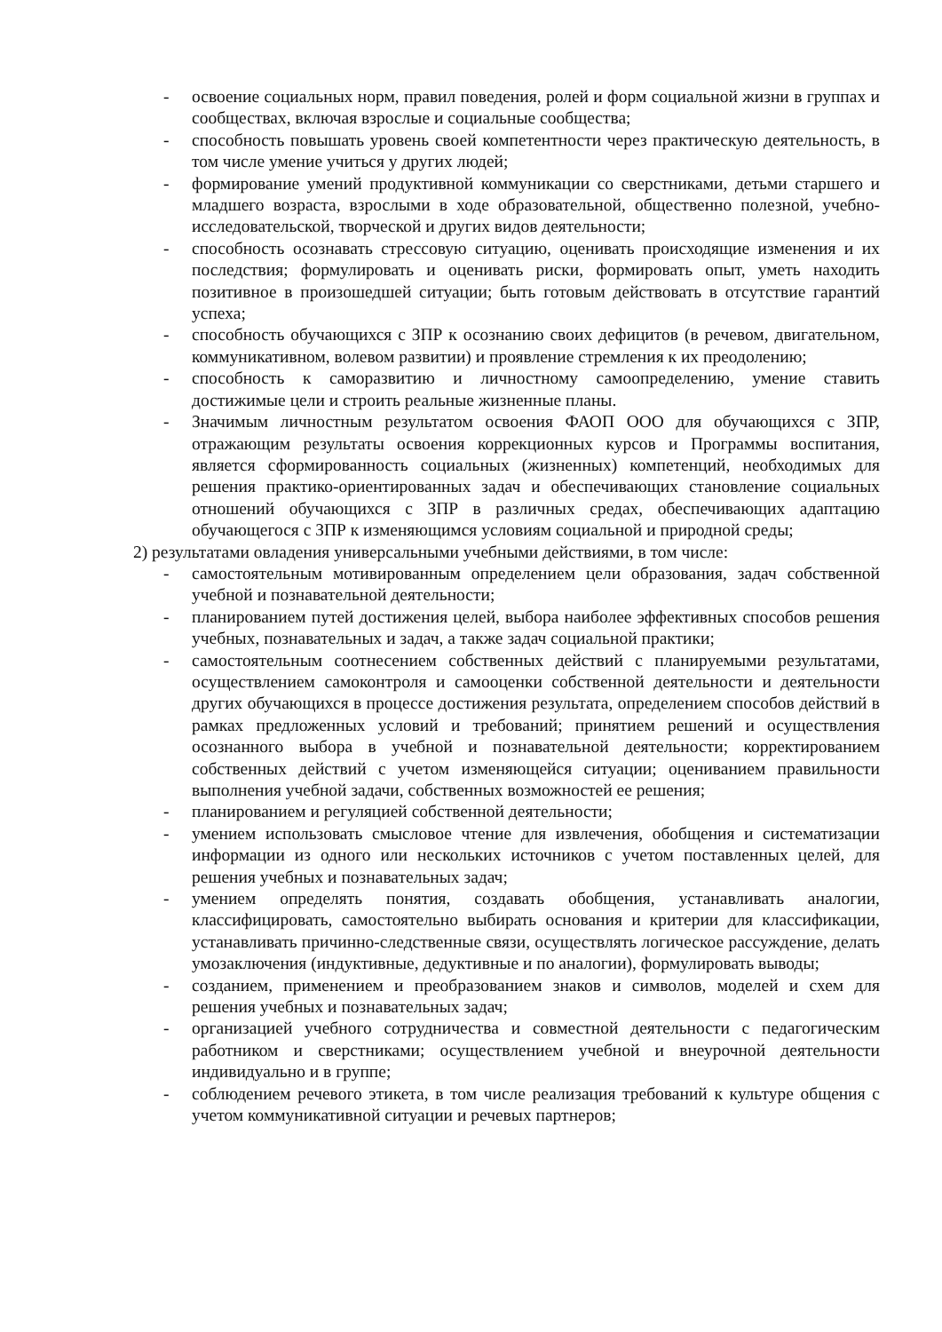- освоение социальных норм, правил поведения, ролей и форм социальной жизни в группах и сообществах, включая взрослые и социальные сообщества;
- способность повышать уровень своей компетентности через практическую деятельность, в том числе умение учиться у других людей;
- формирование умений продуктивной коммуникации со сверстниками, детьми старшего и младшего возраста, взрослыми в ходе образовательной, общественно полезной, учебно-исследовательской, творческой и других видов деятельности;
- способность осознавать стрессовую ситуацию, оценивать происходящие изменения и их последствия; формулировать и оценивать риски, формировать опыт, уметь находить позитивное в произошедшей ситуации; быть готовым действовать в отсутствие гарантий успеха;
- способность обучающихся с ЗПР к осознанию своих дефицитов (в речевом, двигательном, коммуникативном, волевом развитии) и проявление стремления к их преодолению;
- способность к саморазвитию и личностному самоопределению, умение ставить достижимые цели и строить реальные жизненные планы.
- Значимым личностным результатом освоения ФАОП ООО для обучающихся с ЗПР, отражающим результаты освоения коррекционных курсов и Программы воспитания, является сформированность социальных (жизненных) компетенций, необходимых для решения практико-ориентированных задач и обеспечивающих становление социальных отношений обучающихся с ЗПР в различных средах, обеспечивающих адаптацию обучающегося с ЗПР к изменяющимся условиям социальной и природной среды;
2) результатами овладения универсальными учебными действиями, в том числе:
- самостоятельным мотивированным определением цели образования, задач собственной учебной и познавательной деятельности;
- планированием путей достижения целей, выбора наиболее эффективных способов решения учебных, познавательных и задач, а также задач социальной практики;
- самостоятельным соотнесением собственных действий с планируемыми результатами, осуществлением самоконтроля и самооценки собственной деятельности и деятельности других обучающихся в процессе достижения результата, определением способов действий в рамках предложенных условий и требований; принятием решений и осуществления осознанного выбора в учебной и познавательной деятельности; корректированием собственных действий с учетом изменяющейся ситуации; оцениванием правильности выполнения учебной задачи, собственных возможностей ее решения;
- планированием и регуляцией собственной деятельности;
- умением использовать смысловое чтение для извлечения, обобщения и систематизации информации из одного или нескольких источников с учетом поставленных целей, для решения учебных и познавательных задач;
- умением определять понятия, создавать обобщения, устанавливать аналогии, классифицировать, самостоятельно выбирать основания и критерии для классификации, устанавливать причинно-следственные связи, осуществлять логическое рассуждение, делать умозаключения (индуктивные, дедуктивные и по аналогии), формулировать выводы;
- созданием, применением и преобразованием знаков и символов, моделей и схем для решения учебных и познавательных задач;
- организацией учебного сотрудничества и совместной деятельности с педагогическим работником и сверстниками; осуществлением учебной и внеурочной деятельности индивидуально и в группе;
- соблюдением речевого этикета, в том числе реализация требований к культуре общения с учетом коммуникативной ситуации и речевых партнеров;